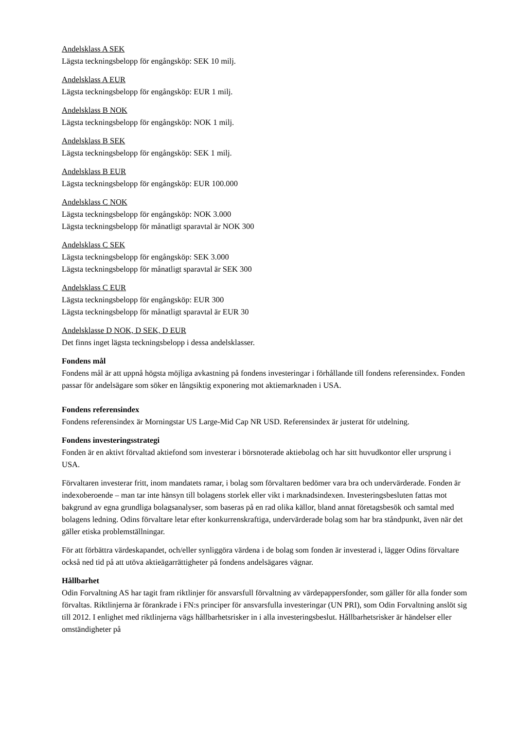Andelsklass A SEK
Lägsta teckningsbelopp för engångsköp: SEK 10 milj.
Andelsklass A EUR
Lägsta teckningsbelopp för engångsköp: EUR 1 milj.
Andelsklass B NOK
Lägsta teckningsbelopp för engångsköp: NOK 1 milj.
Andelsklass B SEK
Lägsta teckningsbelopp för engångsköp: SEK 1 milj.
Andelsklass B EUR
Lägsta teckningsbelopp för engångsköp: EUR 100.000
Andelsklass C NOK
Lägsta teckningsbelopp för engångsköp: NOK 3.000
Lägsta teckningsbelopp för månatligt sparavtal är NOK 300
Andelsklass C SEK
Lägsta teckningsbelopp för engångsköp: SEK 3.000
Lägsta teckningsbelopp för månatligt sparavtal är SEK 300
Andelsklass C EUR
Lägsta teckningsbelopp för engångsköp: EUR 300
Lägsta teckningsbelopp för månatligt sparavtal är EUR 30
Andelsklasse D NOK, D SEK, D EUR
Det finns inget lägsta teckningsbelopp i dessa andelsklasser.
Fondens mål
Fondens mål är att uppnå högsta möjliga avkastning på fondens investeringar i förhållande till fondens referensindex. Fonden passar för andelsägare som söker en långsiktig exponering mot aktiemarknaden i USA.
Fondens referensindex
Fondens referensindex är Morningstar US Large-Mid Cap NR USD. Referensindex är justerat för utdelning.
Fondens investeringsstrategi
Fonden är en aktivt förvaltad aktiefond som investerar i börsnoterade aktiebolag och har sitt huvudkontor eller ursprung i USA.
Förvaltaren investerar fritt, inom mandatets ramar, i bolag som förvaltaren bedömer vara bra och undervärderade. Fonden är indexoberoende – man tar inte hänsyn till bolagens storlek eller vikt i marknadsindexen. Investeringsbesluten fattas mot bakgrund av egna grundliga bolagsanalyser, som baseras på en rad olika källor, bland annat företagsbesök och samtal med bolagens ledning. Odins förvaltare letar efter konkurrenskraftiga, undervärderade bolag som har bra ståndpunkt, även när det gäller etiska problemställningar.
För att förbättra värdeskapandet, och/eller synliggöra värdena i de bolag som fonden är investerad i, lägger Odins förvaltare också ned tid på att utöva aktieägarrättigheter på fondens andelsägares vägnar.
Hållbarhet
Odin Forvaltning AS har tagit fram riktlinjer för ansvarsfull förvaltning av värdepappersfonder, som gäller för alla fonder som förvaltas. Riktlinjerna är förankrade i FN:s principer för ansvarsfulla investeringar (UN PRI), som Odin Forvaltning anslöt sig till 2012. I enlighet med riktlinjerna vägs hållbarhetsrisker in i alla investeringsbeslut. Hållbarhetsrisker är händelser eller omständigheter på